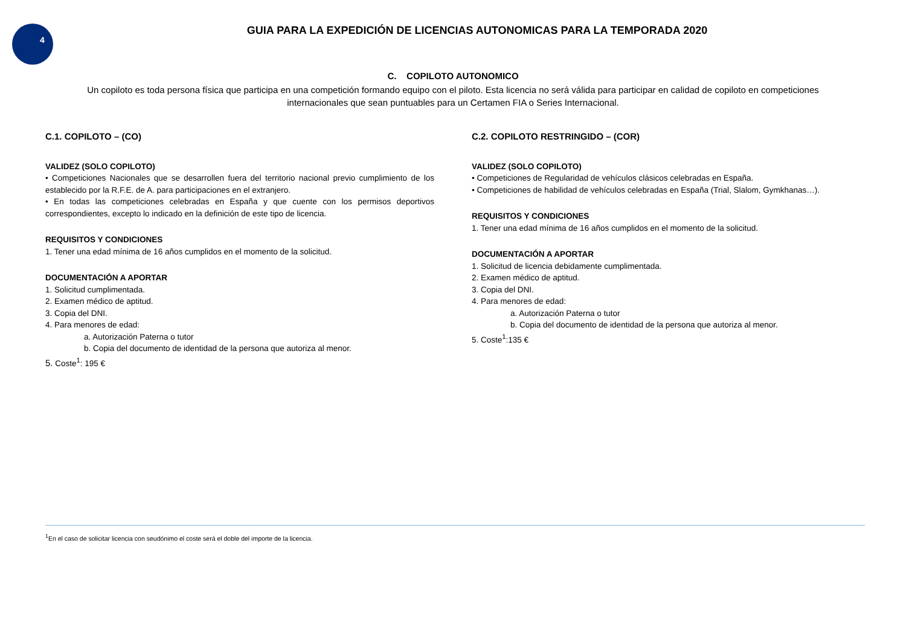4
GUIA PARA LA EXPEDICIÓN DE LICENCIAS AUTONOMICAS PARA LA TEMPORADA 2020
C. COPILOTO AUTONOMICO
Un copiloto es toda persona física que participa en una competición formando equipo con el piloto. Esta licencia no será válida para participar en calidad de copiloto en competiciones internacionales que sean puntuables para un Certamen FIA o Series Internacional.
C.1. COPILOTO – (CO)
VALIDEZ (SOLO COPILOTO)
• Competiciones Nacionales que se desarrollen fuera del territorio nacional previo cumplimiento de los establecido por la R.F.E. de A. para participaciones en el extranjero.
• En todas las competiciones celebradas en España y que cuente con los permisos deportivos correspondientes, excepto lo indicado en la definición de este tipo de licencia.
REQUISITOS Y CONDICIONES
1. Tener una edad mínima de 16 años cumplidos en el momento de la solicitud.
DOCUMENTACIÓN A APORTAR
1. Solicitud cumplimentada.
2. Examen médico de aptitud.
3. Copia del DNI.
4. Para menores de edad:
a. Autorización Paterna o tutor
b. Copia del documento de identidad de la persona que autoriza al menor.
5. Coste<sup>1</sup>: 195 €
C.2. COPILOTO RESTRINGIDO – (COR)
VALIDEZ (SOLO COPILOTO)
• Competiciones de Regularidad de vehículos clásicos celebradas en España.
• Competiciones de habilidad de vehículos celebradas en España (Trial, Slalom, Gymkhanas…).
REQUISITOS Y CONDICIONES
1. Tener una edad mínima de 16 años cumplidos en el momento de la solicitud.
DOCUMENTACIÓN A APORTAR
1. Solicitud de licencia debidamente cumplimentada.
2. Examen médico de aptitud.
3. Copia del DNI.
4. Para menores de edad:
a. Autorización Paterna o tutor
b. Copia del documento de identidad de la persona que autoriza al menor.
5. Coste<sup>1</sup>:135 €
<sup>1</sup> En el caso de solicitar licencia con seudónimo el coste será el doble del importe de la licencia.